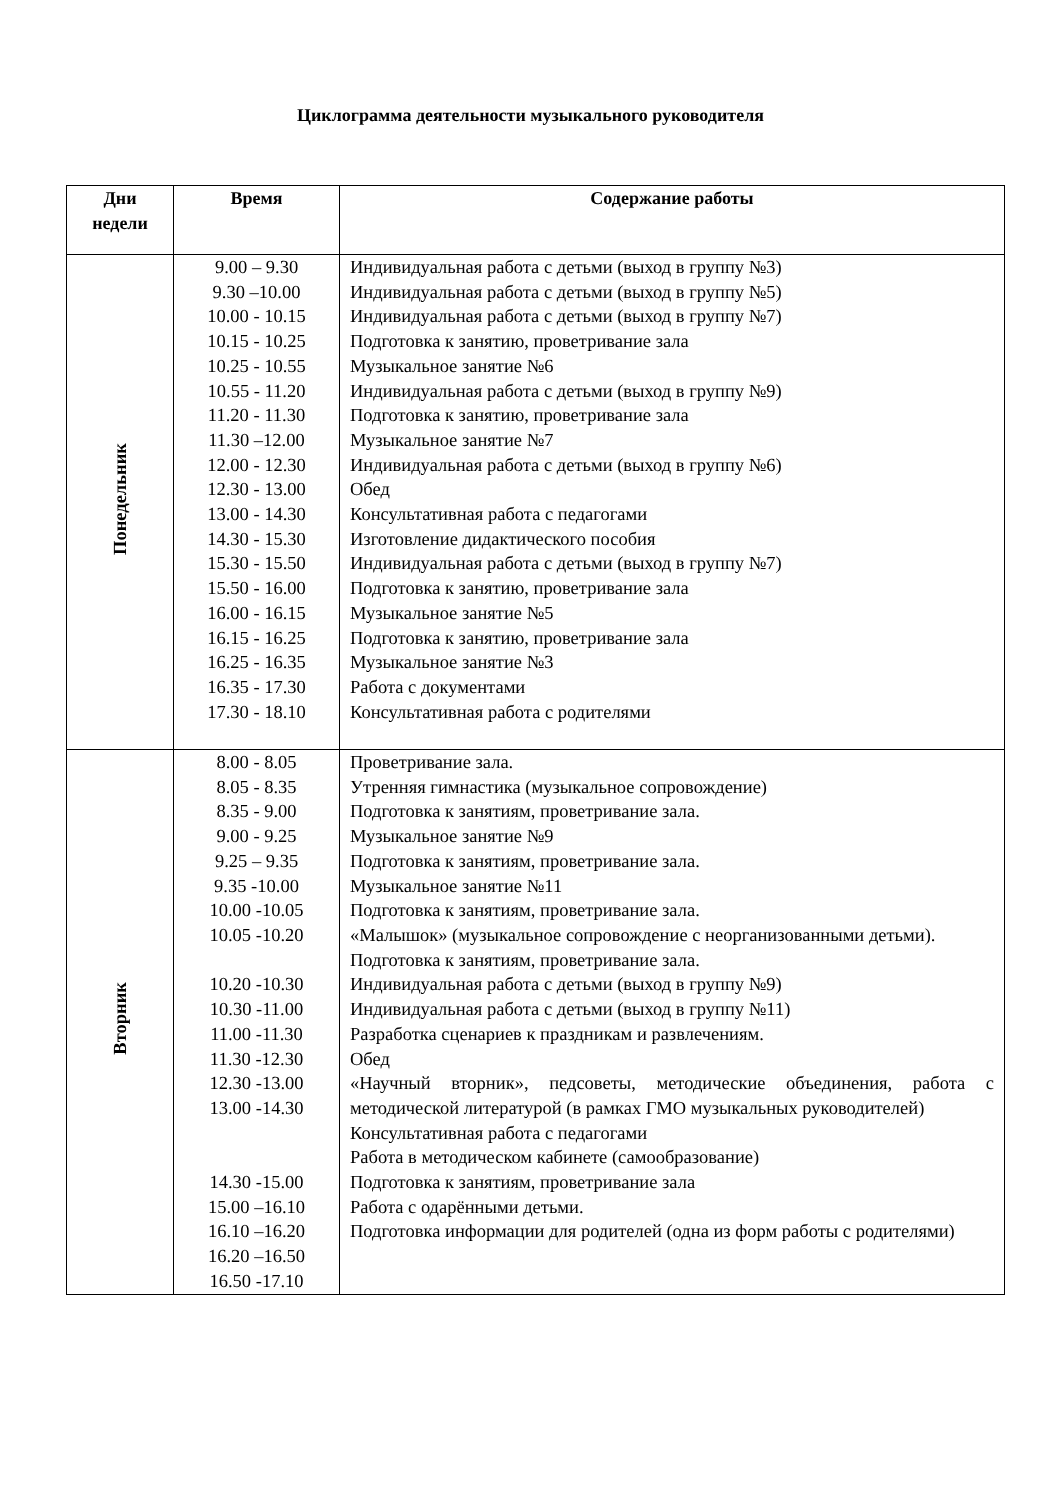Циклограмма деятельности музыкального руководителя
| Дни недели | Время | Содержание работы |
| --- | --- | --- |
| Понедельник | 9.00 – 9.30 9.30 –10.00 10.00 - 10.15 10.15 - 10.25 10.25 - 10.55 10.55 - 11.20 11.20 - 11.30 11.30 –12.00 12.00 - 12.30 12.30 - 13.00 13.00 - 14.30 14.30 - 15.30 15.30 - 15.50 15.50 - 16.00 16.00 - 16.15 16.15 - 16.25 16.25 - 16.35 16.35 - 17.30 17.30 - 18.10 | Индивидуальная работа с детьми (выход в группу №3) Индивидуальная работа с детьми (выход в группу №5) Индивидуальная работа с детьми (выход в группу №7) Подготовка к занятию, проветривание зала Музыкальное занятие №6 Индивидуальная работа с детьми (выход в группу №9) Подготовка к занятию, проветривание зала Музыкальное занятие №7 Индивидуальная работа с детьми (выход в группу №6) Обед Консультативная работа с педагогами Изготовление дидактического пособия Индивидуальная работа с детьми (выход в группу №7) Подготовка к занятию, проветривание зала Музыкальное занятие №5 Подготовка к занятию, проветривание зала Музыкальное занятие №3 Работа с документами Консультативная работа с родителями |
| Вторник | 8.00 - 8.05 8.05 - 8.35 8.35 - 9.00 9.00 - 9.25 9.25 – 9.35 9.35 -10.00 10.00 -10.05 10.05 -10.20 10.20 -10.30 10.30 -11.00 11.00 -11.30 11.30 -12.30 12.30 -13.00 13.00 -14.30 14.30 -15.00 15.00 –16.10 16.10 –16.20 16.20 –16.50 16.50 -17.10 | Проветривание зала. Утренняя гимнастика (музыкальное сопровождение) Подготовка к занятиям, проветривание зала. Музыкальное занятие №9 Подготовка к занятиям, проветривание зала. Музыкальное занятие №11 Подготовка к занятиям, проветривание зала. «Малышок» (музыкальное сопровождение с неорганизованными детьми). Подготовка к занятиям, проветривание зала. Индивидуальная работа с детьми (выход в группу №9) Индивидуальная работа с детьми (выход в группу №11) Разработка сценариев к праздникам и развлечениям. Обед «Научный вторник», педсоветы, методические объединения, работа с методической литературой (в рамках ГМО музыкальных руководителей) Консультативная работа с педагогами Работа в методическом кабинете (самообразование) Подготовка к занятиям, проветривание зала Работа с одарёнными детьми. Подготовка информации для родителей (одна из форм работы с родителями) |